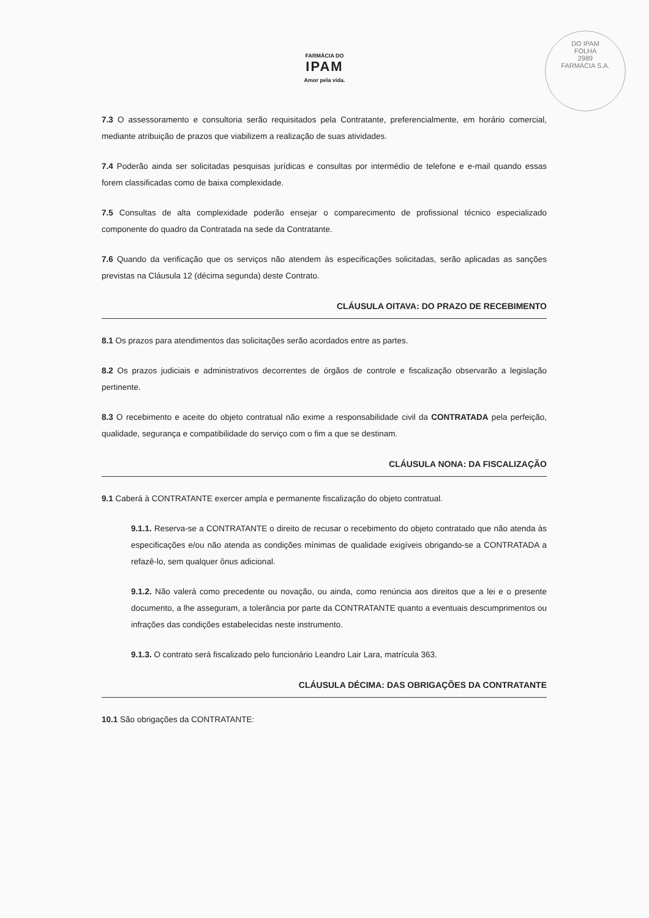DO IPAM
FOLHA
2989
FARMÁCIA S.A.
FARMÁCIA DO
IPAM
Amor pela vida.
7.3 O assessoramento e consultoria serão requisitados pela Contratante, preferencialmente, em horário comercial, mediante atribuição de prazos que viabilizem a realização de suas atividades.
7.4 Poderão ainda ser solicitadas pesquisas jurídicas e consultas por intermédio de telefone e e-mail quando essas forem classificadas como de baixa complexidade.
7.5 Consultas de alta complexidade poderão ensejar o comparecimento de profissional técnico especializado componente do quadro da Contratada na sede da Contratante.
7.6 Quando da verificação que os serviços não atendem às especificações solicitadas, serão aplicadas as sanções previstas na Cláusula 12 (décima segunda) deste Contrato.
CLÁUSULA OITAVA: DO PRAZO DE RECEBIMENTO
8.1 Os prazos para atendimentos das solicitações serão acordados entre as partes.
8.2 Os prazos judiciais e administrativos decorrentes de órgãos de controle e fiscalização observarão a legislação pertinente.
8.3 O recebimento e aceite do objeto contratual não exime a responsabilidade civil da CONTRATADA pela perfeição, qualidade, segurança e compatibilidade do serviço com o fim a que se destinam.
CLÁUSULA NONA: DA FISCALIZAÇÃO
9.1 Caberá à CONTRATANTE exercer ampla e permanente fiscalização do objeto contratual.
9.1.1. Reserva-se a CONTRATANTE o direito de recusar o recebimento do objeto contratado que não atenda às especificações e/ou não atenda as condições mínimas de qualidade exigíveis obrigando-se a CONTRATADA a refazê-lo, sem qualquer ônus adicional.
9.1.2. Não valerá como precedente ou novação, ou ainda, como renúncia aos direitos que a lei e o presente documento, a lhe asseguram, a tolerância por parte da CONTRATANTE quanto a eventuais descumprimentos ou infrações das condições estabelecidas neste instrumento.
9.1.3. O contrato será fiscalizado pelo funcionário Leandro Lair Lara, matrícula 363.
CLÁUSULA DÉCIMA: DAS OBRIGAÇÕES DA CONTRATANTE
10.1 São obrigações da CONTRATANTE: